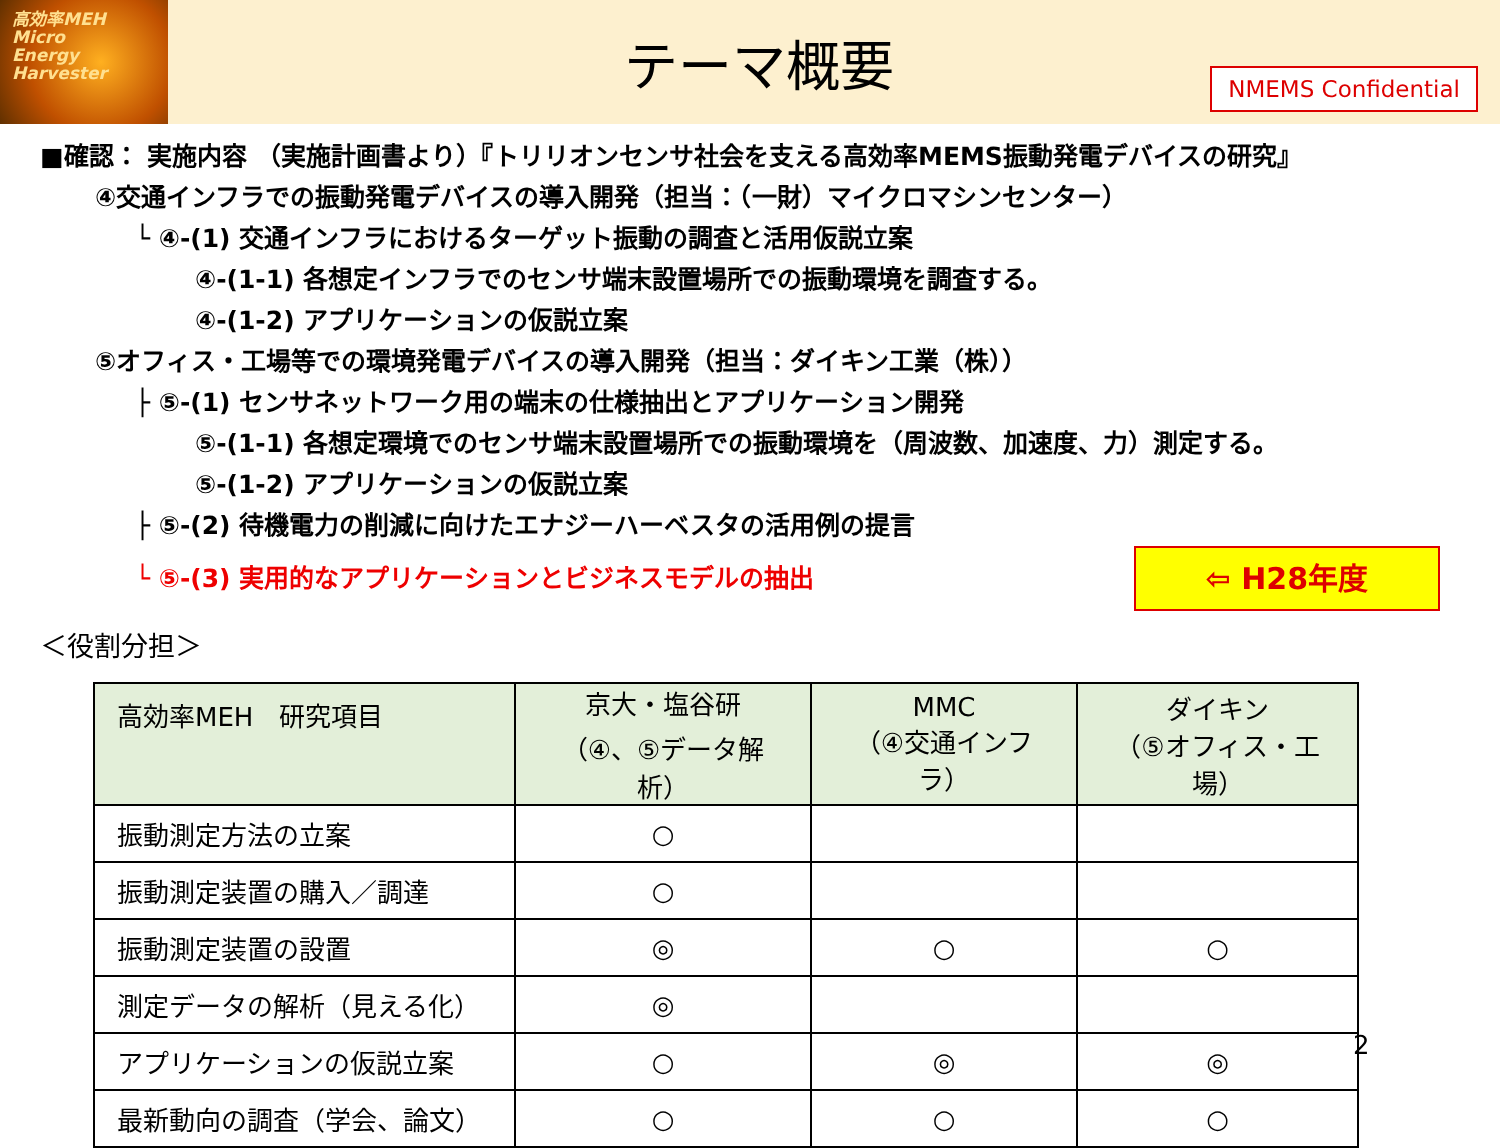高効率MEH
Micro
Energy
Harvester
テーマ概要
NMEMS Confidential
■確認： 実施内容 （実施計画書より）『トリリオンセンサ社会を支える高効率MEMS振動発電デバイスの研究』
④交通インフラでの振動発電デバイスの導入開発（担当：（一財）マイクロマシンセンター）
└ ④-(1) 交通インフラにおけるターゲット振動の調査と活用仮説立案
④-(1-1) 各想定インフラでのセンサ端末設置場所での振動環境を調査する。
④-(1-2) アプリケーションの仮説立案
⑤オフィス・工場等での環境発電デバイスの導入開発（担当：ダイキン工業（株））
├ ⑤-(1) センサネットワーク用の端末の仕様抽出とアプリケーション開発
⑤-(1-1) 各想定環境でのセンサ端末設置場所での振動環境を（周波数、加速度、力）測定する。
⑤-(1-2) アプリケーションの仮説立案
├ ⑤-(2) 待機電力の削減に向けたエナジーハーベスタの活用例の提言
└ ⑤-(3) 実用的なアプリケーションとビジネスモデルの抽出
⇦ H28年度
＜役割分担＞
| 高効率MEH 研究項目 | 京大・塩谷研 （④、⑤データ解析） | MMC （④交通インフラ） | ダイキン （⑤オフィス・工場） |
| --- | --- | --- | --- |
| 振動測定方法の立案 | ○ | | |
| 振動測定装置の購入／調達 | ○ | | |
| 振動測定装置の設置 | ◎ | ○ | ○ |
| 測定データの解析（見える化） | ◎ | | |
| アプリケーションの仮説立案 | ○ | ◎ | ◎ |
| 最新動向の調査（学会、論文） | ○ | ○ | ○ |
2